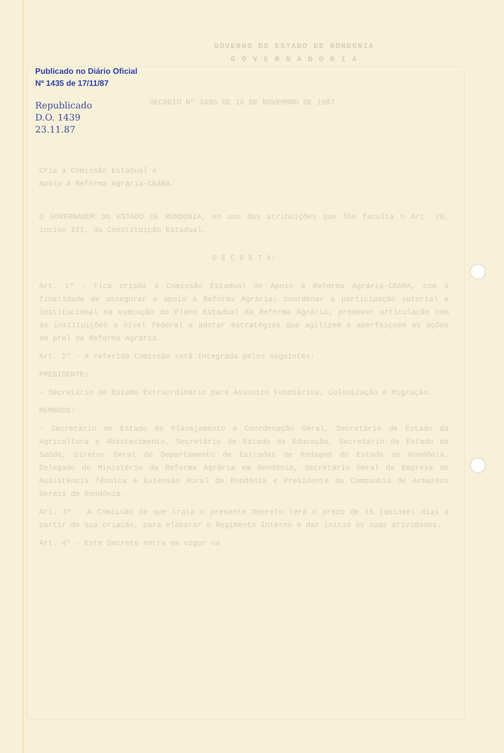GOVERNO DO ESTADO DE RONDONIA
G O V E R N A D O R I A
DECRETO Nº 3495 DE 16 DE NOVEMBRO DE 1987.
Cria a Comissão Estadual e
Apoio à Reforma Agrária-CEARA.
O GOVERNADOR DO ESTADO DE RONDONIA, no uso das atribuições que lhe faculta o Art. 70, inciso III, da Constituição Estadual,
D E C R E T A:
Art. 1º - Fica criada a Comissão Estadual de Apoio à Reforma Agrária-CEARA, com a finalidade de assegurar o apoio à Reforma Agrária; coordenar a participação setorial e institucional na execução do Plano Estadual da Reforma Agrária; promover articulação com as instituições a nível federal e adotar estratégias que agilizem e aperfeiçoem as ações em prol da Reforma Agrária.
Art. 2º - A referida Comissão será integrada pelos seguintes:
PRESIDENTE:
- Secretário de Estado Extraordinário para Assuntos Fundiários, Colonização e Migração.
MEMBROS:
- Secretário de Estado do Planejamento e Coordenação Geral, Secretário de Estado da Agricultura e Abastecimento, Secretário de Estado da Educação, Secretário de Estado da Saúde, Diretor Geral do Departamento de Estradas de Rodagem do Estado de Rondônia, Delegado do Ministério da Reforma Agrária em Rondônia, Secretário Geral da Empresa de Assistência Técnica e Extensão Rural de Rondônia e Presidente da Companhia de Armazéns Gerais de Rondônia.
Art. 3º - A Comissão de que trata o presente Decreto terá o prazo de 15 (quinze) dias a partir de sua criação, para elaborar o Regimento Interno e dar início às suas atividades.
Art. 4º - Este Decreto entra em vigor na
Publicado no Diário Oficial
Nº 1435 de 17/11/87
Republicado
D.O. 1439
23.11.87